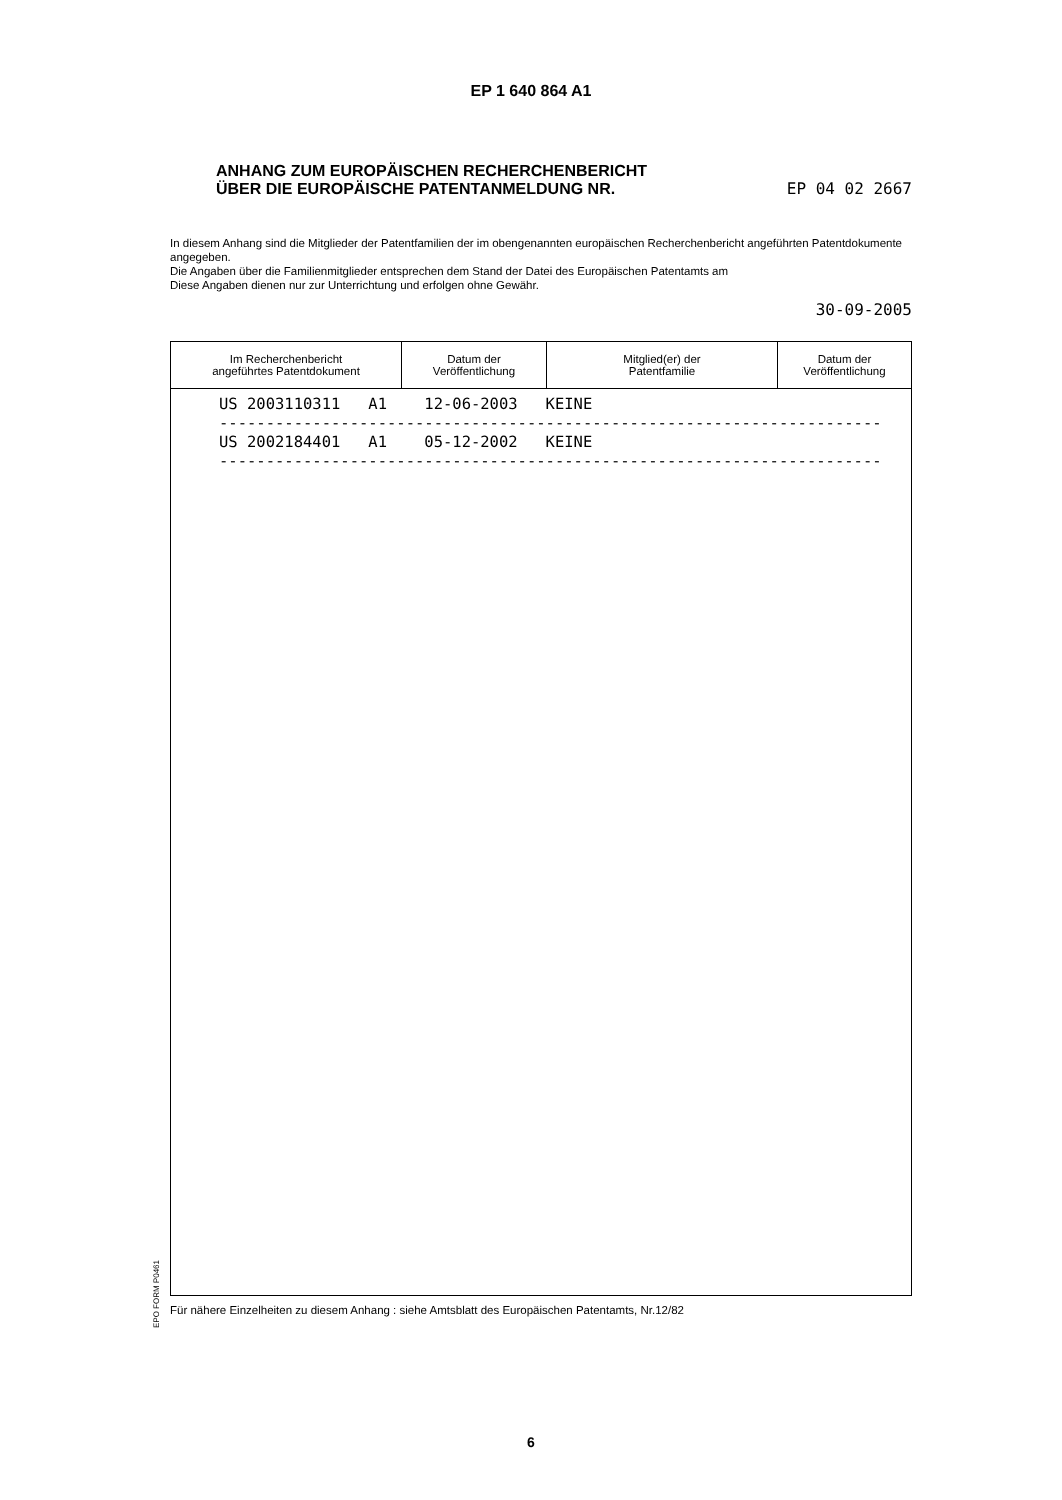EP 1 640 864 A1
ANHANG ZUM EUROPÄISCHEN RECHERCHENBERICHT
ÜBER DIE EUROPÄISCHE PATENTANMELDUNG NR. EP 04 02 2667
In diesem Anhang sind die Mitglieder der Patentfamilien der im obengenannten europäischen Recherchenbericht angeführten Patentdokumente angegeben.
Die Angaben über die Familienmitglieder entsprechen dem Stand der Datei des Europäischen Patentamts am
Diese Angaben dienen nur zur Unterrichtung und erfolgen ohne Gewähr.
30-09-2005
| Im Recherchenbericht angeführtes Patentdokument | Datum der Veröffentlichung | Mitglied(er) der Patentfamilie | Datum der Veröffentlichung |
| --- | --- | --- | --- |
| US 2003110311 A1 12-06-2003 KEINE ----------------------------------------------------------------------- US 2002184401 A1 05-12-2002 KEINE ----------------------------------------------------------------------- | | | |
Für nähere Einzelheiten zu diesem Anhang : siehe Amtsblatt des Europäischen Patentamts, Nr.12/82
EPO FORM P0461
6